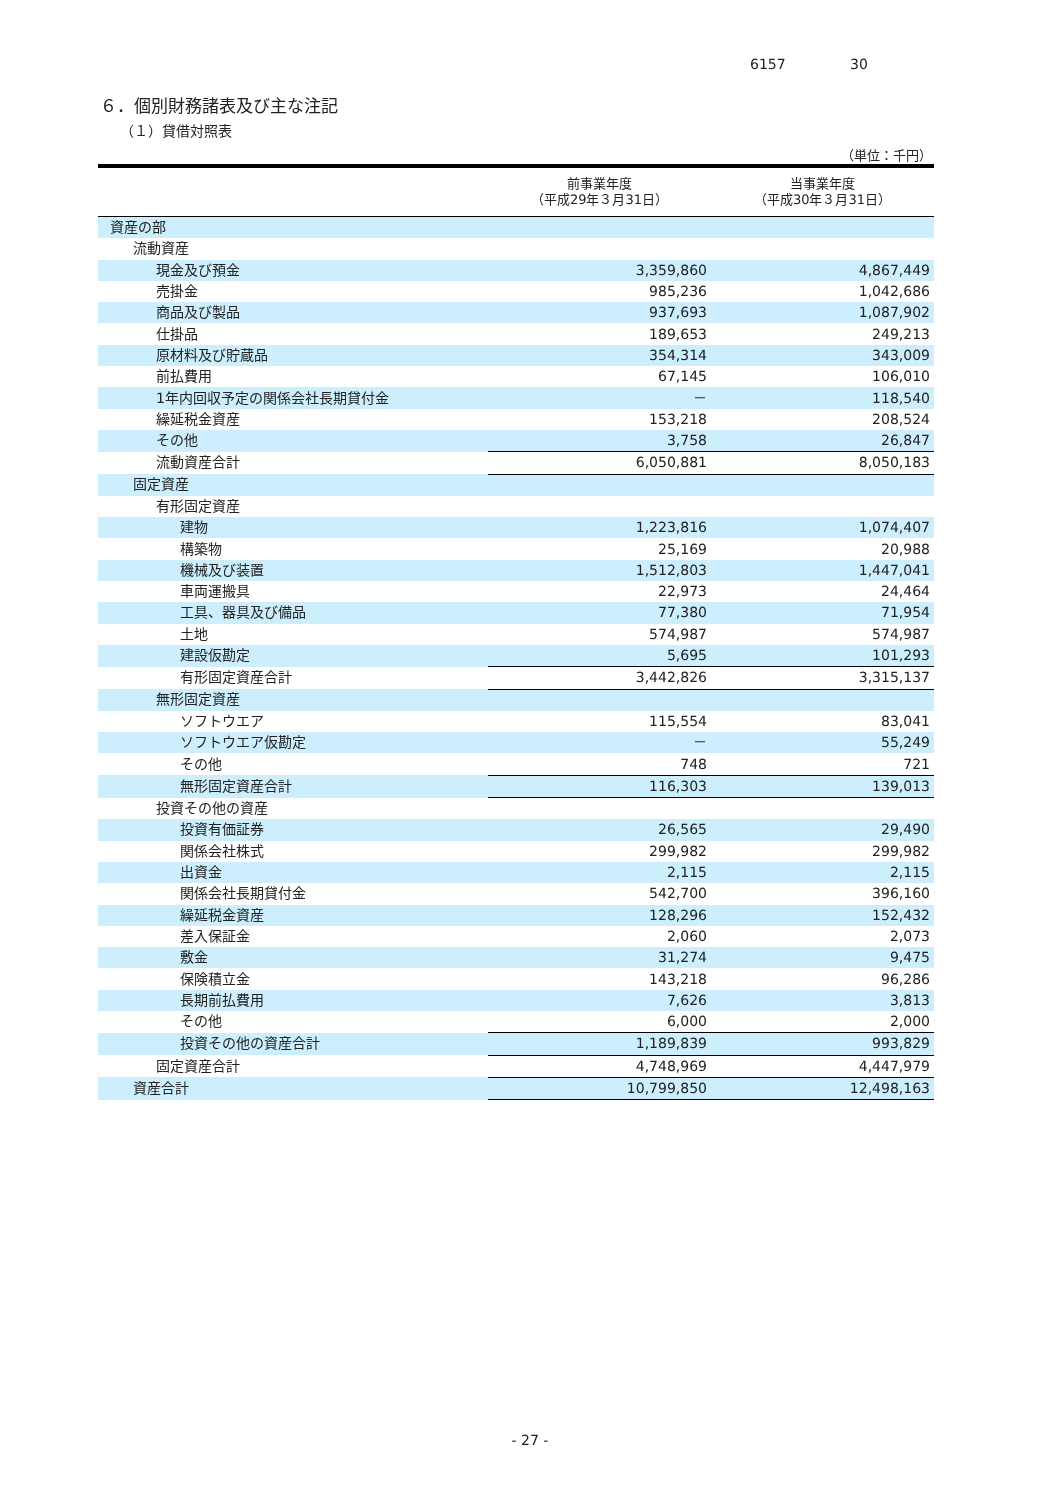6157 30
６．個別財務諸表及び主な注記
（１）貸借対照表
（単位：千円）
| | 前事業年度 （平成29年３月31日） | 当事業年度 （平成30年３月31日） |
| --- | --- | --- |
| 資産の部 | | |
| 流動資産 | | |
| 現金及び預金 | 3,359,860 | 4,867,449 |
| 売掛金 | 985,236 | 1,042,686 |
| 商品及び製品 | 937,693 | 1,087,902 |
| 仕掛品 | 189,653 | 249,213 |
| 原材料及び貯蔵品 | 354,314 | 343,009 |
| 前払費用 | 67,145 | 106,010 |
| 1年内回収予定の関係会社長期貸付金 | － | 118,540 |
| 繰延税金資産 | 153,218 | 208,524 |
| その他 | 3,758 | 26,847 |
| 流動資産合計 | 6,050,881 | 8,050,183 |
| 固定資産 | | |
| 有形固定資産 | | |
| 建物 | 1,223,816 | 1,074,407 |
| 構築物 | 25,169 | 20,988 |
| 機械及び装置 | 1,512,803 | 1,447,041 |
| 車両運搬具 | 22,973 | 24,464 |
| 工具、器具及び備品 | 77,380 | 71,954 |
| 土地 | 574,987 | 574,987 |
| 建設仮勘定 | 5,695 | 101,293 |
| 有形固定資産合計 | 3,442,826 | 3,315,137 |
| 無形固定資産 | | |
| ソフトウエア | 115,554 | 83,041 |
| ソフトウエア仮勘定 | － | 55,249 |
| その他 | 748 | 721 |
| 無形固定資産合計 | 116,303 | 139,013 |
| 投資その他の資産 | | |
| 投資有価証券 | 26,565 | 29,490 |
| 関係会社株式 | 299,982 | 299,982 |
| 出資金 | 2,115 | 2,115 |
| 関係会社長期貸付金 | 542,700 | 396,160 |
| 繰延税金資産 | 128,296 | 152,432 |
| 差入保証金 | 2,060 | 2,073 |
| 敷金 | 31,274 | 9,475 |
| 保険積立金 | 143,218 | 96,286 |
| 長期前払費用 | 7,626 | 3,813 |
| その他 | 6,000 | 2,000 |
| 投資その他の資産合計 | 1,189,839 | 993,829 |
| 固定資産合計 | 4,748,969 | 4,447,979 |
| 資産合計 | 10,799,850 | 12,498,163 |
- 27 -